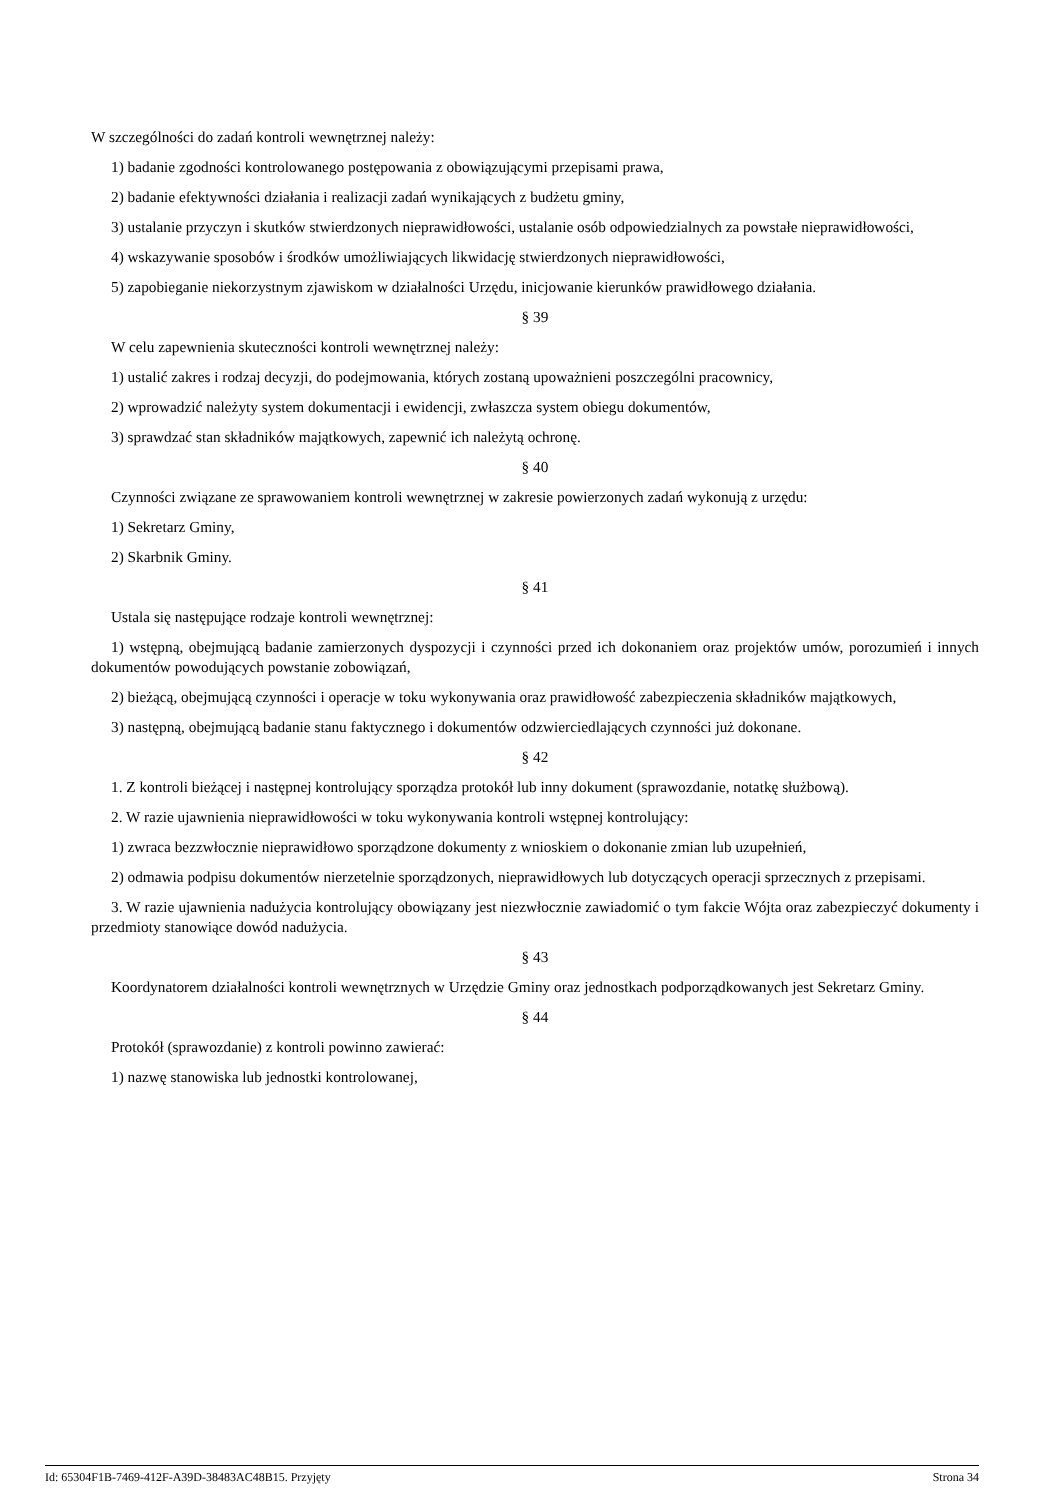W szczególności do zadań kontroli wewnętrznej należy:
1) badanie zgodności kontrolowanego postępowania z obowiązującymi przepisami prawa,
2) badanie efektywności działania i realizacji zadań wynikających z budżetu gminy,
3) ustalanie przyczyn i skutków stwierdzonych nieprawidłowości, ustalanie osób odpowiedzialnych za powstałe nieprawidłowości,
4) wskazywanie sposobów i środków umożliwiających likwidację stwierdzonych nieprawidłowości,
5) zapobieganie niekorzystnym zjawiskom w działalności Urzędu, inicjowanie kierunków prawidłowego działania.
§ 39
W celu zapewnienia skuteczności kontroli wewnętrznej należy:
1) ustalić zakres i rodzaj decyzji, do podejmowania, których zostaną upoważnieni poszczególni pracownicy,
2) wprowadzić należyty system dokumentacji i ewidencji, zwłaszcza system obiegu dokumentów,
3) sprawdzać stan składników majątkowych, zapewnić ich należytą ochronę.
§ 40
Czynności związane ze sprawowaniem kontroli wewnętrznej w zakresie powierzonych zadań wykonują z urzędu:
1) Sekretarz Gminy,
2) Skarbnik Gminy.
§ 41
Ustala się następujące rodzaje kontroli wewnętrznej:
1) wstępną, obejmującą badanie zamierzonych dyspozycji i czynności przed ich dokonaniem oraz projektów umów, porozumień i innych dokumentów powodujących powstanie zobowiązań,
2) bieżącą, obejmującą czynności i operacje w toku wykonywania oraz prawidłowość zabezpieczenia składników majątkowych,
3) następną, obejmującą badanie stanu faktycznego i dokumentów odzwierciedlających czynności już dokonane.
§ 42
1. Z kontroli bieżącej i następnej kontrolujący sporządza protokół lub inny dokument (sprawozdanie, notatkę służbową).
2. W razie ujawnienia nieprawidłowości w toku wykonywania kontroli wstępnej kontrolujący:
1) zwraca bezzwłocznie nieprawidłowo sporządzone dokumenty z wnioskiem o dokonanie zmian lub uzupełnień,
2) odmawia podpisu dokumentów nierzetelnie sporządzonych, nieprawidłowych lub dotyczących operacji sprzecznych z przepisami.
3. W razie ujawnienia nadużycia kontrolujący obowiązany jest niezwłocznie zawiadomić o tym fakcie Wójta oraz zabezpieczyć dokumenty i przedmioty stanowiące dowód nadużycia.
§ 43
Koordynatorem działalności kontroli wewnętrznych w Urzędzie Gminy oraz jednostkach podporządkowanych jest Sekretarz Gminy.
§ 44
Protokół (sprawozdanie) z kontroli powinno zawierać:
1) nazwę stanowiska lub jednostki kontrolowanej,
Id: 65304F1B-7469-412F-A39D-38483AC48B15. Przyjęty Strona 34